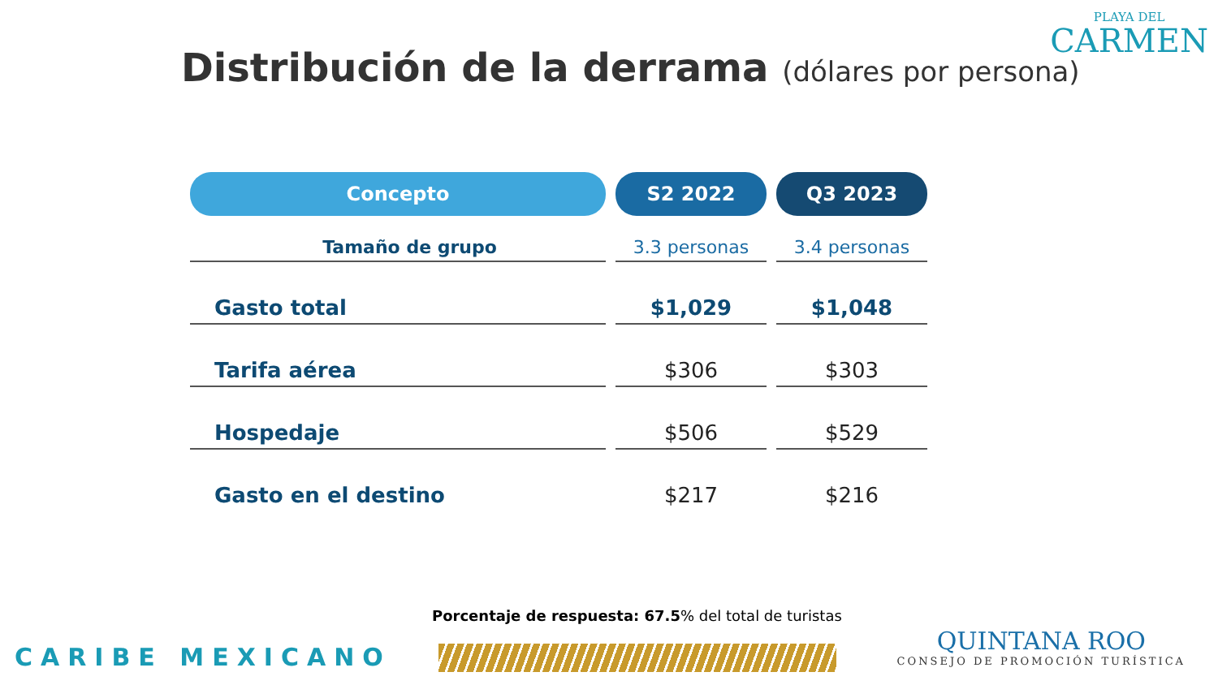PLAYA DEL
CARMEN
Distribución de la derrama (dólares por persona)
| Concepto | S2 2022 | Q3 2023 |
| --- | --- | --- |
| Tamaño de grupo | 3.3 personas | 3.4 personas |
| Gasto total | $1,029 | $1,048 |
| Tarifa aérea | $306 | $303 |
| Hospedaje | $506 | $529 |
| Gasto en el destino | $217 | $216 |
Porcentaje de respuesta: 67.5% del total de turistas
CARIBE MEXICANO
QUINTANA ROO
CONSEJO DE PROMOCIÓN TURÍSTICA